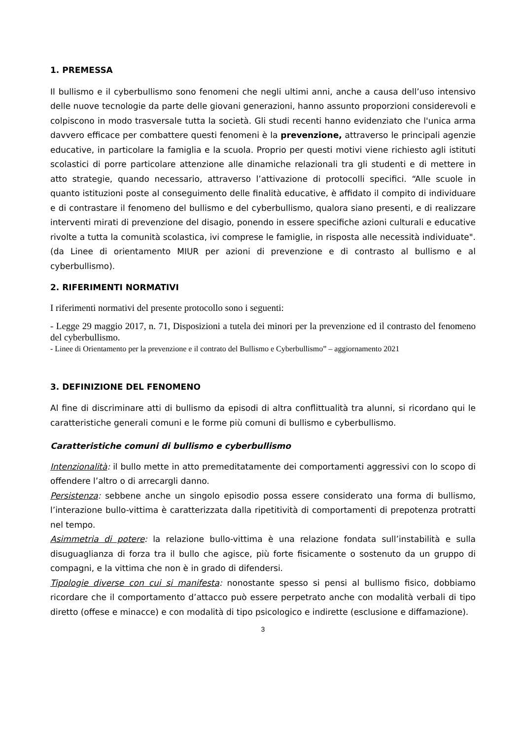1. PREMESSA
Il bullismo e il cyberbullismo sono fenomeni che negli ultimi anni, anche a causa dell’uso intensivo delle nuove tecnologie da parte delle giovani generazioni, hanno assunto proporzioni considerevoli e colpiscono in modo trasversale tutta la società. Gli studi recenti hanno evidenziato che l'unica arma davvero efficace per combattere questi fenomeni è la prevenzione, attraverso le principali agenzie educative, in particolare la famiglia e la scuola. Proprio per questi motivi viene richiesto agli istituti scolastici di porre particolare attenzione alle dinamiche relazionali tra gli studenti e di mettere in atto strategie, quando necessario, attraverso l’attivazione di protocolli specifici. “Alle scuole in quanto istituzioni poste al conseguimento delle finalità educative, è affidato il compito di individuare e di contrastare il fenomeno del bullismo e del cyberbullismo, qualora siano presenti, e di realizzare interventi mirati di prevenzione del disagio, ponendo in essere specifiche azioni culturali e educative rivolte a tutta la comunità scolastica, ivi comprese le famiglie, in risposta alle necessità individuate". (da Linee di orientamento MIUR per azioni di prevenzione e di contrasto al bullismo e al cyberbullismo).
2. RIFERIMENTI NORMATIVI
I riferimenti normativi del presente protocollo sono i seguenti:
- Legge 29 maggio 2017, n. 71, Disposizioni a tutela dei minori per la prevenzione ed il contrasto del fenomeno del cyberbullismo.
- Linee di Orientamento per la prevenzione e il contrato del Bullismo e Cyberbullismo” – aggiornamento 2021
3. DEFINIZIONE DEL FENOMENO
Al fine di discriminare atti di bullismo da episodi di altra conflittualità tra alunni, si ricordano qui le caratteristiche generali comuni e le forme più comuni di bullismo e cyberbullismo.
Caratteristiche comuni di bullismo e cyberbullismo
Intenzionalità: il bullo mette in atto premeditatamente dei comportamenti aggressivi con lo scopo di offendere l’altro o di arrecargli danno.
Persistenza: sebbene anche un singolo episodio possa essere considerato una forma di bullismo, l’interazione bullo-vittima è caratterizzata dalla ripetitività di comportamenti di prepotenza protratti nel tempo.
Asimmetria di potere: la relazione bullo-vittima è una relazione fondata sull’instabilità e sulla disuguaglianza di forza tra il bullo che agisce, più forte fisicamente o sostenuto da un gruppo di compagni, e la vittima che non è in grado di difendersi.
Tipologie diverse con cui si manifesta: nonostante spesso si pensi al bullismo fisico, dobbiamo ricordare che il comportamento d’attacco può essere perpetrato anche con modalità verbali di tipo diretto (offese e minacce) e con modalità di tipo psicologico e indirette (esclusione e diffamazione).
3